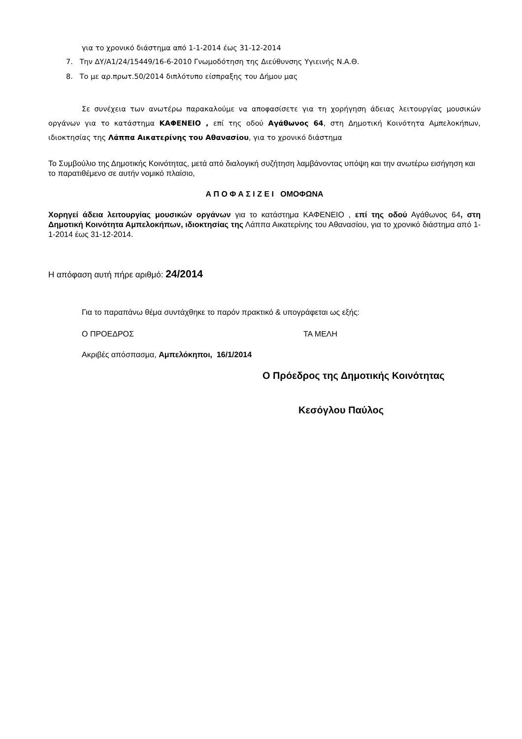για το χρονικό διάστημα από 1-1-2014 έως 31-12-2014
7. Την ΔΥ/Α1/24/15449/16-6-2010 Γνωμοδότηση της Διεύθυνσης Υγιεινής Ν.Α.Θ.
8. Το με αρ.πρωτ.50/2014 διπλότυπο είσπραξης του Δήμου μας
Σε συνέχεια των ανωτέρω παρακαλούμε να αποφασίσετε για τη χορήγηση άδειας λειτουργίας μουσικών οργάνων για το κατάστημα ΚΑΦΕΝΕΙΟ , επί της οδού Αγάθωνος 64, στη Δημοτική Κοινότητα Αμπελοκήπων, ιδιοκτησίας της Λάππα Αικατερίνης του Αθανασίου, για το χρονικό διάστημα
Το Συμβούλιο της Δημοτικής Κοινότητας, μετά από διαλογική συζήτηση λαμβάνοντας υπόψη και την ανωτέρω εισήγηση και το παρατιθέμενο σε αυτήν νομικό πλαίσιο,
Α Π Ο Φ Α Σ Ι Ζ Ε Ι ΟΜΟΦΩΝΑ
Χορηγεί άδεια λειτουργίας μουσικών οργάνων για το κατάστημα ΚΑΦΕΝΕΙΟ , επί της οδού Αγάθωνος 64, στη Δημοτική Κοινότητα Αμπελοκήπων, ιδιοκτησίας της Λάππα Αικατερίνης του Αθανασίου, για το χρονικό διάστημα από 1-1-2014 έως 31-12-2014.
Η απόφαση αυτή πήρε αριθμό: 24/2014
Για το παραπάνω θέμα συντάχθηκε το παρόν πρακτικό & υπογράφεται ως εξής:
Ο ΠΡΟΕΔΡΟΣ ΤΑ ΜΕΛΗ
Ακριβές απόσπασμα, Αμπελόκηποι, 16/1/2014
Ο Πρόεδρος της Δημοτικής Κοινότητας
Κεσόγλου Παύλος